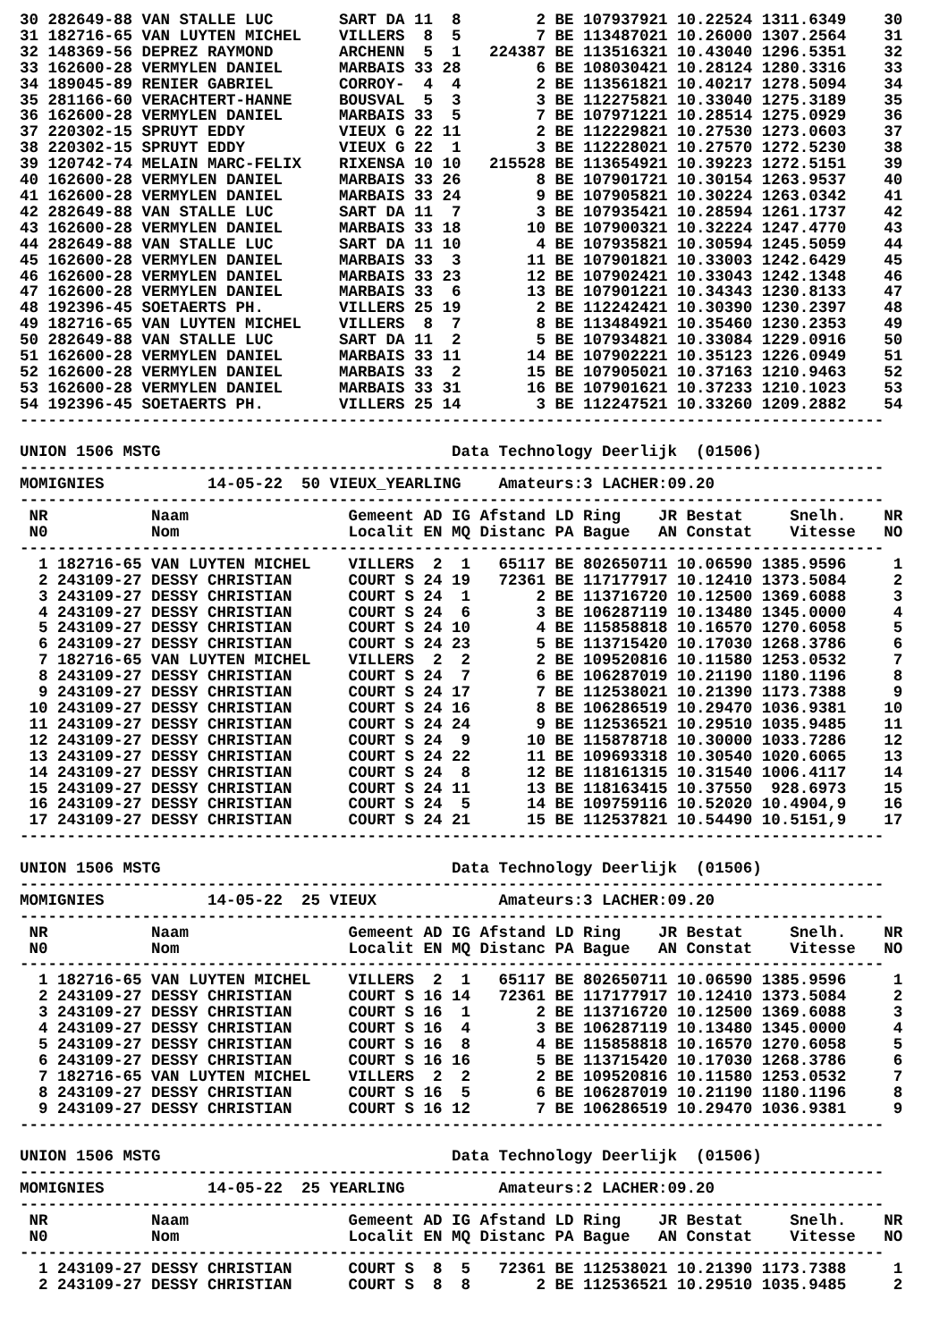30 282649-88 VAN STALLE LUC       SART DA 11  8        2 BE 107937921 10.22524 1311.6349    30
31 182716-65 VAN LUYTEN MICHEL    VILLERS  8  5        7 BE 113487021 10.26000 1307.2564    31
32 148369-56 DEPREZ RAYMOND       ARCHENN  5  1   224387 BE 113516321 10.43040 1296.5351    32
33 162600-28 VERMYLEN DANIEL      MARBAIS 33 28        6 BE 108030421 10.28124 1280.3316    33
34 189045-89 RENIER GABRIEL       CORROY-  4  4        2 BE 113561821 10.40217 1278.5094    34
35 281166-60 VERACHTERT-HANNE     BOUSVAL  5  3        3 BE 112275821 10.33040 1275.3189    35
36 162600-28 VERMYLEN DANIEL      MARBAIS 33  5        7 BE 107971221 10.28514 1275.0929    36
37 220302-15 SPRUYT EDDY          VIEUX G 22 11        2 BE 112229821 10.27530 1273.0603    37
38 220302-15 SPRUYT EDDY          VIEUX G 22  1        3 BE 112228021 10.27570 1272.5230    38
39 120742-74 MELAIN MARC-FELIX    RIXENSA 10 10   215528 BE 113654921 10.39223 1272.5151    39
40 162600-28 VERMYLEN DANIEL      MARBAIS 33 26        8 BE 107901721 10.30154 1263.9537    40
41 162600-28 VERMYLEN DANIEL      MARBAIS 33 24        9 BE 107905821 10.30224 1263.0342    41
42 282649-88 VAN STALLE LUC       SART DA 11  7        3 BE 107935421 10.28594 1261.1737    42
43 162600-28 VERMYLEN DANIEL      MARBAIS 33 18       10 BE 107900321 10.32224 1247.4770    43
44 282649-88 VAN STALLE LUC       SART DA 11 10        4 BE 107935821 10.30594 1245.5059    44
45 162600-28 VERMYLEN DANIEL      MARBAIS 33  3       11 BE 107901821 10.33003 1242.6429    45
46 162600-28 VERMYLEN DANIEL      MARBAIS 33 23       12 BE 107902421 10.33043 1242.1348    46
47 162600-28 VERMYLEN DANIEL      MARBAIS 33  6       13 BE 107901221 10.34343 1230.8133    47
48 192396-45 SOETAERTS PH.        VILLERS 25 19        2 BE 112242421 10.30390 1230.2397    48
49 182716-65 VAN LUYTEN MICHEL    VILLERS  8  7        8 BE 113484921 10.35460 1230.2353    49
50 282649-88 VAN STALLE LUC       SART DA 11  2        5 BE 107934821 10.33084 1229.0916    50
51 162600-28 VERMYLEN DANIEL      MARBAIS 33 11       14 BE 107902221 10.35123 1226.0949    51
52 162600-28 VERMYLEN DANIEL      MARBAIS 33  2       15 BE 107905021 10.37163 1210.9463    52
53 162600-28 VERMYLEN DANIEL      MARBAIS 33 31       16 BE 107901621 10.37233 1210.1023    53
54 192396-45 SOETAERTS PH.        VILLERS 25 14        3 BE 112247521 10.33260 1209.2882    54
--------------------------------------------------------------------------------------------

UNION 1506 MSTG                               Data Technology Deerlijk  (01506)
--------------------------------------------------------------------------------------------
MOMIGNIES           14-05-22  50 VIEUX_YEARLING    Amateurs:3 LACHER:09.20
--------------------------------------------------------------------------------------------
 NR           Naam                 Gemeent AD IG Afstand LD Ring    JR Bestat     Snelh.    NR
 N0           Nom                  Localit EN MQ Distanc PA Bague   AN Constat    Vitesse   NO
--------------------------------------------------------------------------------------------
  1 182716-65 VAN LUYTEN MICHEL    VILLERS  2  1   65117 BE 802650711 10.06590 1385.9596     1
  2 243109-27 DESSY CHRISTIAN      COURT S 24 19   72361 BE 117177917 10.12410 1373.5084     2
  3 243109-27 DESSY CHRISTIAN      COURT S 24  1       2 BE 113716720 10.12500 1369.6088     3
  4 243109-27 DESSY CHRISTIAN      COURT S 24  6       3 BE 106287119 10.13480 1345.0000     4
  5 243109-27 DESSY CHRISTIAN      COURT S 24 10       4 BE 115858818 10.16570 1270.6058     5
  6 243109-27 DESSY CHRISTIAN      COURT S 24 23       5 BE 113715420 10.17030 1268.3786     6
  7 182716-65 VAN LUYTEN MICHEL    VILLERS  2  2       2 BE 109520816 10.11580 1253.0532     7
  8 243109-27 DESSY CHRISTIAN      COURT S 24  7       6 BE 106287019 10.21190 1180.1196     8
  9 243109-27 DESSY CHRISTIAN      COURT S 24 17       7 BE 112538021 10.21390 1173.7388     9
 10 243109-27 DESSY CHRISTIAN      COURT S 24 16       8 BE 106286519 10.29470 1036.9381    10
 11 243109-27 DESSY CHRISTIAN      COURT S 24 24       9 BE 112536521 10.29510 1035.9485    11
 12 243109-27 DESSY CHRISTIAN      COURT S 24  9      10 BE 115878718 10.30000 1033.7286    12
 13 243109-27 DESSY CHRISTIAN      COURT S 24 22      11 BE 109693318 10.30540 1020.6065    13
 14 243109-27 DESSY CHRISTIAN      COURT S 24  8      12 BE 118161315 10.31540 1006.4117    14
 15 243109-27 DESSY CHRISTIAN      COURT S 24 11      13 BE 118163415 10.37550  928.6973    15
 16 243109-27 DESSY CHRISTIAN      COURT S 24  5      14 BE 109759116 10.52020 10.4904,9    16
 17 243109-27 DESSY CHRISTIAN      COURT S 24 21      15 BE 112537821 10.54490 10.5151,9    17
--------------------------------------------------------------------------------------------

UNION 1506 MSTG                               Data Technology Deerlijk  (01506)
--------------------------------------------------------------------------------------------
MOMIGNIES           14-05-22  25 VIEUX             Amateurs:3 LACHER:09.20
--------------------------------------------------------------------------------------------
 NR           Naam                 Gemeent AD IG Afstand LD Ring    JR Bestat     Snelh.    NR
 N0           Nom                  Localit EN MQ Distanc PA Bague   AN Constat    Vitesse   NO
--------------------------------------------------------------------------------------------
  1 182716-65 VAN LUYTEN MICHEL    VILLERS  2  1   65117 BE 802650711 10.06590 1385.9596     1
  2 243109-27 DESSY CHRISTIAN      COURT S 16 14   72361 BE 117177917 10.12410 1373.5084     2
  3 243109-27 DESSY CHRISTIAN      COURT S 16  1       2 BE 113716720 10.12500 1369.6088     3
  4 243109-27 DESSY CHRISTIAN      COURT S 16  4       3 BE 106287119 10.13480 1345.0000     4
  5 243109-27 DESSY CHRISTIAN      COURT S 16  8       4 BE 115858818 10.16570 1270.6058     5
  6 243109-27 DESSY CHRISTIAN      COURT S 16 16       5 BE 113715420 10.17030 1268.3786     6
  7 182716-65 VAN LUYTEN MICHEL    VILLERS  2  2       2 BE 109520816 10.11580 1253.0532     7
  8 243109-27 DESSY CHRISTIAN      COURT S 16  5       6 BE 106287019 10.21190 1180.1196     8
  9 243109-27 DESSY CHRISTIAN      COURT S 16 12       7 BE 106286519 10.29470 1036.9381     9
--------------------------------------------------------------------------------------------

UNION 1506 MSTG                               Data Technology Deerlijk  (01506)
--------------------------------------------------------------------------------------------
MOMIGNIES           14-05-22  25 YEARLING          Amateurs:2 LACHER:09.20
--------------------------------------------------------------------------------------------
 NR           Naam                 Gemeent AD IG Afstand LD Ring    JR Bestat     Snelh.    NR
 N0           Nom                  Localit EN MQ Distanc PA Bague   AN Constat    Vitesse   NO
--------------------------------------------------------------------------------------------
  1 243109-27 DESSY CHRISTIAN      COURT S  8  5   72361 BE 112538021 10.21390 1173.7388     1
  2 243109-27 DESSY CHRISTIAN      COURT S  8  8       2 BE 112536521 10.29510 1035.9485     2